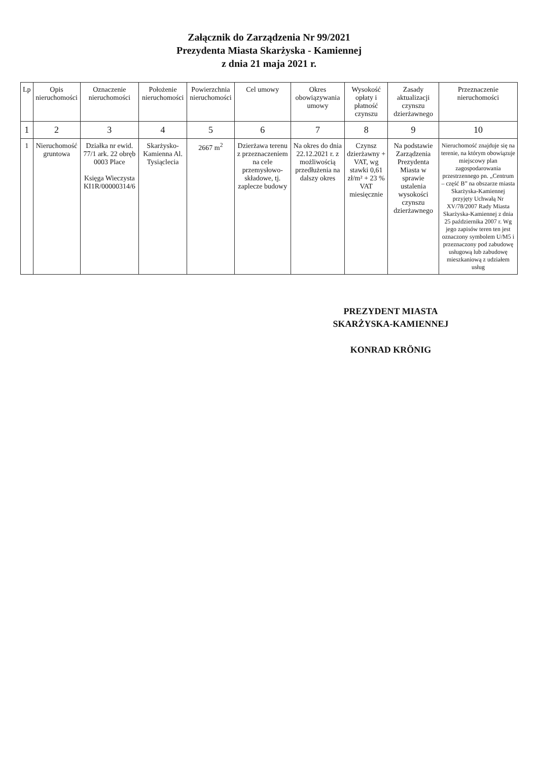Załącznik do Zarządzenia Nr 99/2021
Prezydenta Miasta Skarżyska - Kamiennej
z dnia 21 maja 2021 r.
| Lp | Opis nieruchomości | Oznaczenie nieruchomości | Położenie nieruchomości | Powierzchnia nieruchomości | Cel umowy | Okres obowiązywania umowy | Wysokość opłaty i płatność czynszu | Zasady aktualizacji czynszu dzierżawnego | Przeznaczenie nieruchomości |
| --- | --- | --- | --- | --- | --- | --- | --- | --- | --- |
| 1 | 2 | 3 | 4 | 5 | 6 | 7 | 8 | 9 | 10 |
| 1 | Nieruchomość gruntowa | Działka nr ewid. 77/1 ark. 22 obręb 0003 Place Księga Wieczysta KI1R/00000314/6 | Skarżysko-Kamienna Al. Tysiąclecia | 2667 m<sup>2</sup> | Dzierżawa terenu z przeznaczeniem na cele przemysłowo-składowe, tj. zaplecze budowy | Na okres do dnia 22.12.2021 r. z możliwością przedłużenia na dalszy okres | Czynsz dzierżawny + VAT, wg stawki 0,61 zł/m² + 23 % VAT miesięcznie | Na podstawie Zarządzenia Prezydenta Miasta w sprawie ustalenia wysokości czynszu dzierżawnego | Nieruchomość znajduje się na terenie, na którym obowiązuje miejscowy plan zagospodarowania przestrzennego pn. „Centrum – część B” na obszarze miasta Skarżyska-Kamiennej przyjęty Uchwałą Nr XV/78/2007 Rady Miasta Skarżyska-Kamiennej z dnia 25 października 2007 r. Wg jego zapisów teren ten jest oznaczony symbolem U/M5 i przeznaczony pod zabudowę usługową lub zabudowę mieszkaniową z udziałem usług |
PREZYDENT MIASTA
SKARŻYSKA-KAMIENNEJ
KONRAD KRÖNIG